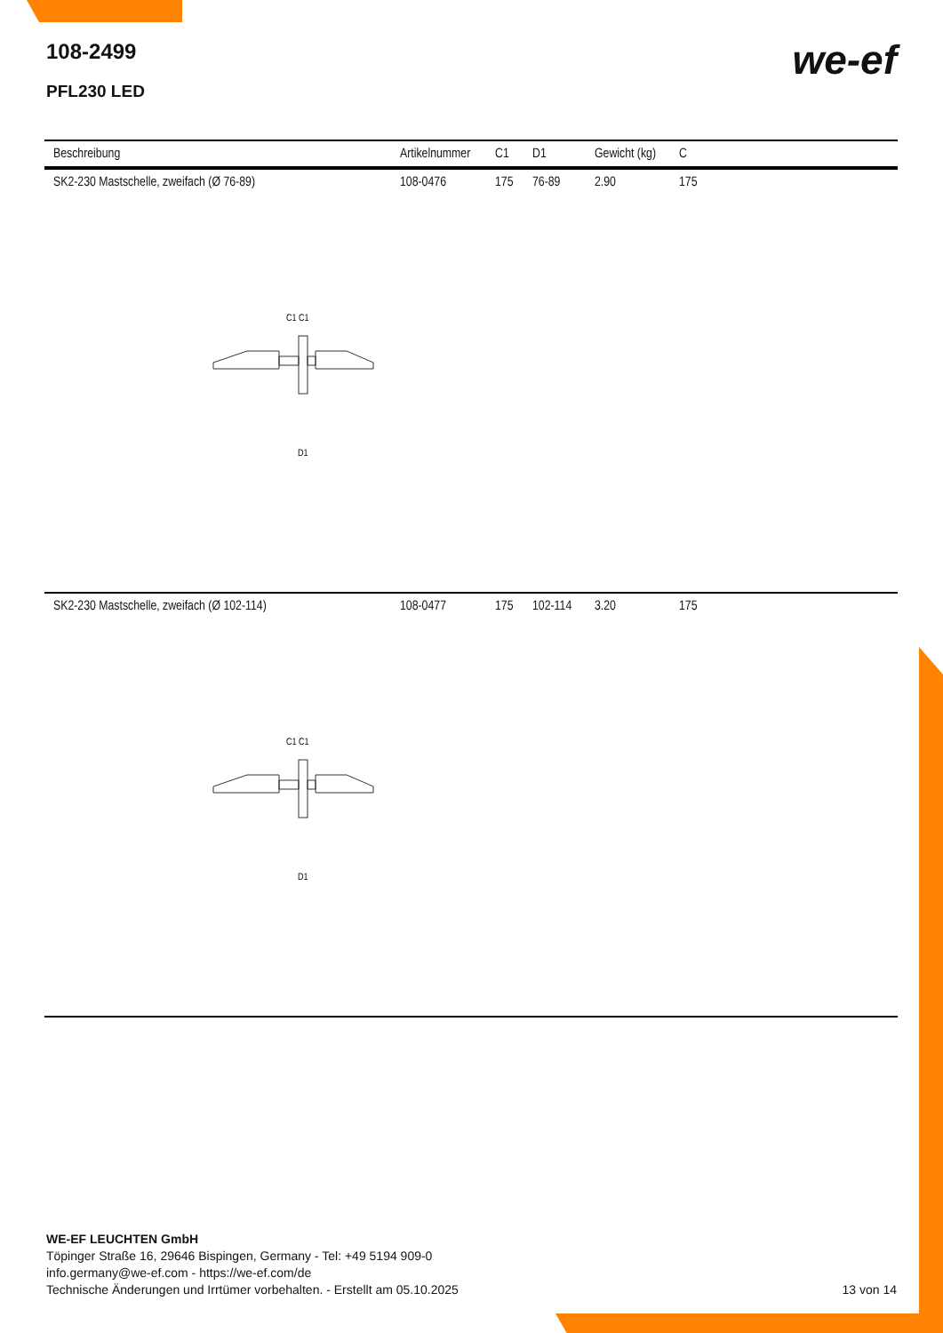108-2499
PFL230 LED
we-ef
| Beschreibung | Artikelnummer | C1 | D1 | Gewicht (kg) | C |
| --- | --- | --- | --- | --- | --- |
| SK2-230 Mastschelle, zweifach (Ø 76-89) C1 C1 D1 | 108-0476 | 175 | 76-89 | 2.90 | 175 |
| SK2-230 Mastschelle, zweifach (Ø 102-114) C1 C1 D1 | 108-0477 | 175 | 102-114 | 3.20 | 175 |
WE-EF LEUCHTEN GmbH
Töpinger Straße 16, 29646 Bispingen, Germany - Tel: +49 5194 909-0
info.germany@we-ef.com - https://we-ef.com/de
Technische Änderungen und Irrtümer vorbehalten. - Erstellt am 05.10.2025 13 von 14